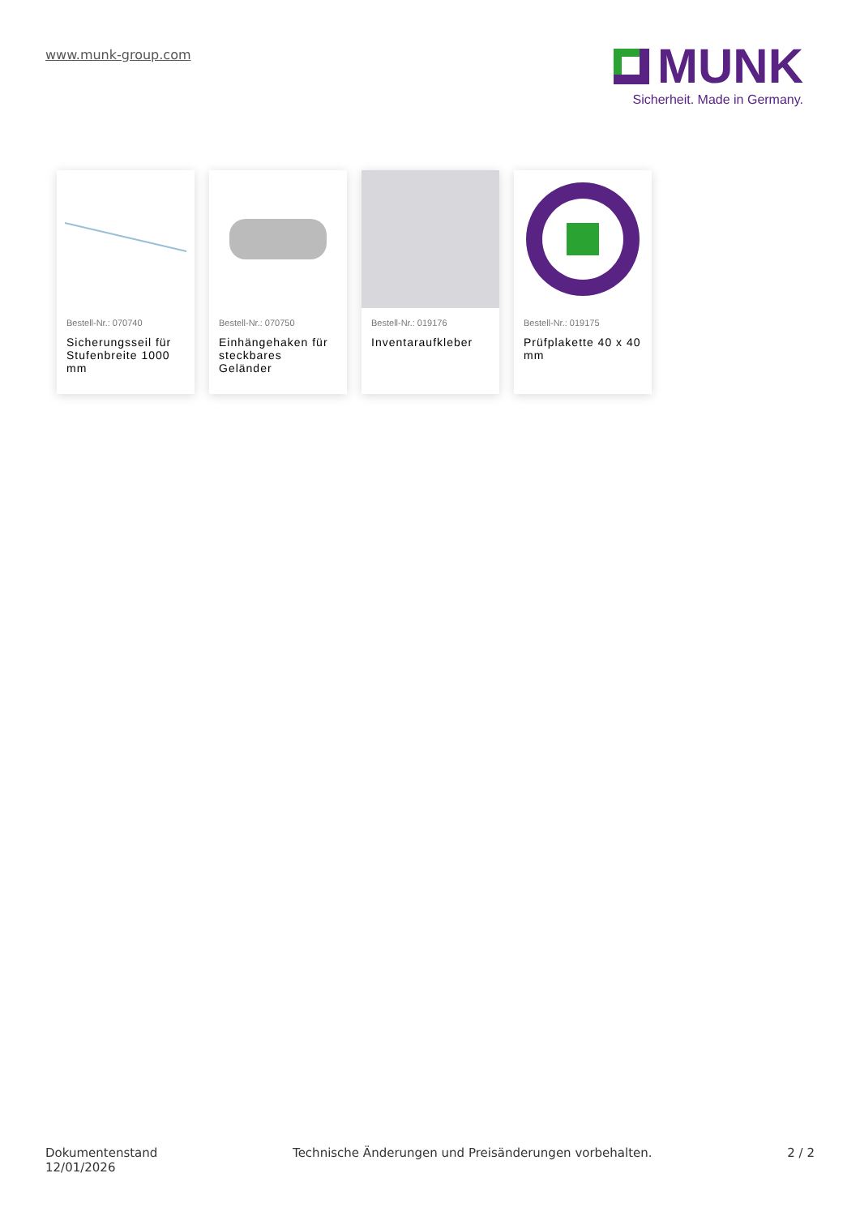www.munk-group.com
MUNK
Sicherheit. Made in Germany.
Bestell-Nr.: 070740
Sicherungsseil für Stufenbreite 1000 mm
Bestell-Nr.: 070750
Einhängehaken für steckbares Geländer
Bestell-Nr.: 019176
Inventaraufkleber
Bestell-Nr.: 019175
Prüfplakette 40 x 40 mm
Dokumentenstand
12/01/2026
Technische Änderungen und Preisänderungen vorbehalten.
2 / 2